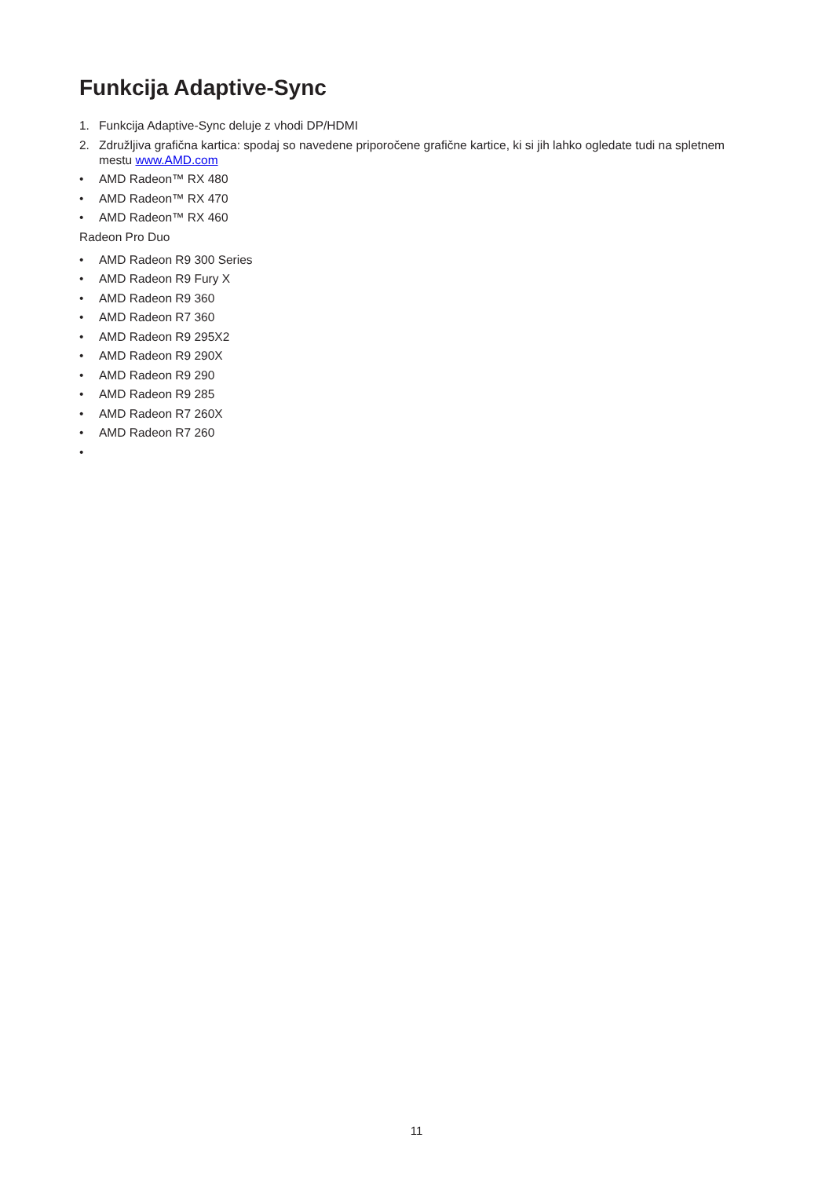Funkcija Adaptive-Sync
1. Funkcija Adaptive-Sync deluje z vhodi DP/HDMI
2. Združljiva grafična kartica: spodaj so navedene priporočene grafične kartice, ki si jih lahko ogledate tudi na spletnem mestu www.AMD.com
• AMD Radeon™ RX 480
• AMD Radeon™ RX 470
• AMD Radeon™ RX 460
Radeon Pro Duo
• AMD Radeon R9 300 Series
• AMD Radeon R9 Fury X
• AMD Radeon R9 360
• AMD Radeon R7 360
• AMD Radeon R9 295X2
• AMD Radeon R9 290X
• AMD Radeon R9 290
• AMD Radeon R9 285
• AMD Radeon R7 260X
• AMD Radeon R7 260
•
11